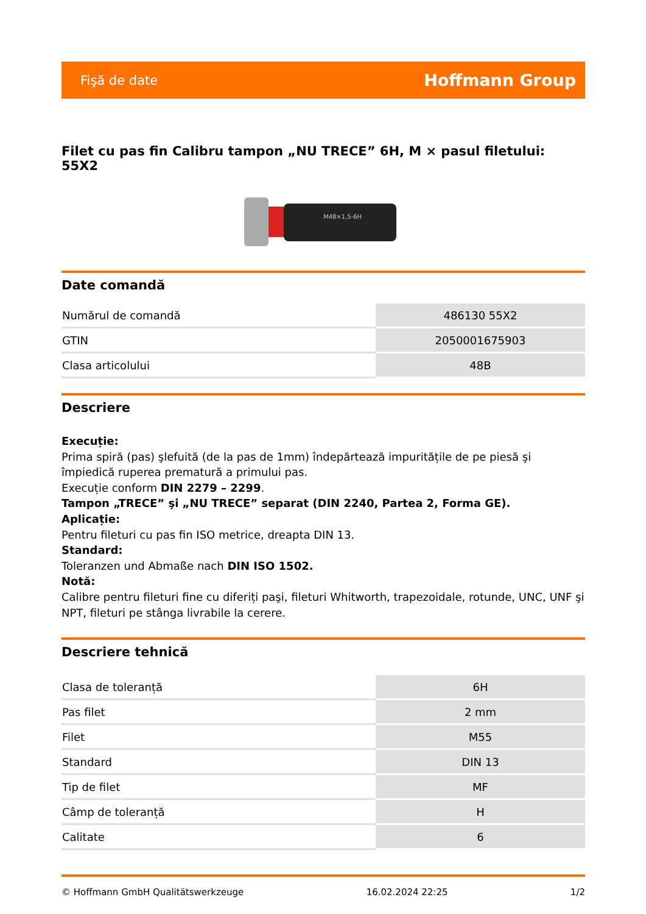Fişă de date Hoffmann Group
Filet cu pas fin Calibru tampon „NU TRECE” 6H, M × pasul filetului: 55X2
M48×1,5-6H
Date comandă
| Numărul de comandă | 486130 55X2 |
| GTIN | 2050001675903 |
| Clasa articolului | 48B |
Descriere
Execuție:
Prima spiră (pas) şlefuită (de la pas de 1mm) îndepărtează impuritățile de pe piesă şi împiedică ruperea prematură a primului pas.
Execuție conform DIN 2279 – 2299.
Tampon „TRECE” şi „NU TRECE” separat (DIN 2240, Partea 2, Forma GE).
Aplicație:
Pentru fileturi cu pas fin ISO metrice, dreapta DIN 13.
Standard:
Toleranzen und Abmaße nach DIN ISO 1502.
Notă:
Calibre pentru fileturi fine cu diferiți paşi, fileturi Whitworth, trapezoidale, rotunde, UNC, UNF şi NPT, fileturi pe stânga livrabile la cerere.
Descriere tehnică
| Clasa de toleranță | 6H |
| Pas filet | 2 mm |
| Filet | M55 |
| Standard | DIN 13 |
| Tip de filet | MF |
| Câmp de toleranță | H |
| Calitate | 6 |
© Hoffmann GmbH Qualitätswerkzeuge 16.02.2024 22:25 1/2